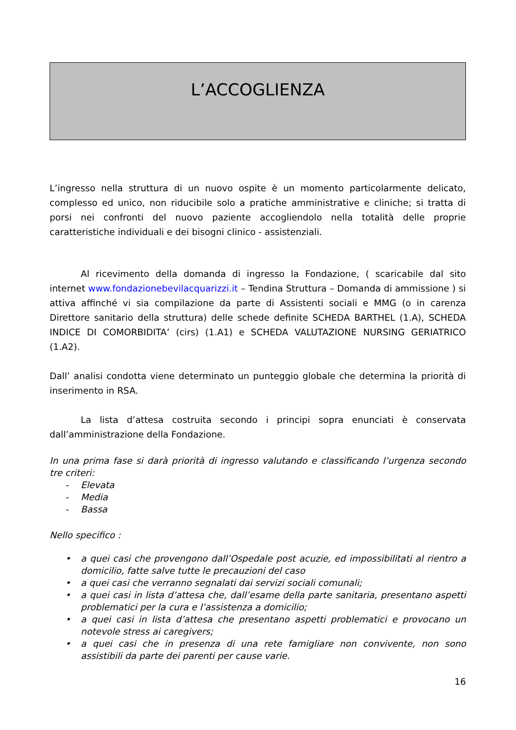L’ACCOGLIENZA
L’ingresso nella struttura di un nuovo ospite è un momento particolarmente delicato, complesso ed unico, non riducibile solo a pratiche amministrative e cliniche; si tratta di porsi nei confronti del nuovo paziente accogliendolo nella totalità delle proprie caratteristiche individuali e dei bisogni clinico - assistenziali.
Al ricevimento della domanda di ingresso la Fondazione, ( scaricabile dal sito internet www.fondazionebevilacquarizzi.it – Tendina Struttura – Domanda di ammissione ) si attiva affinché vi sia compilazione da parte di Assistenti sociali e MMG (o in carenza Direttore sanitario della struttura) delle schede definite SCHEDA BARTHEL (1.A), SCHEDA INDICE DI COMORBIDITA’ (cirs) (1.A1) e SCHEDA VALUTAZIONE NURSING GERIATRICO (1.A2).
Dall’ analisi condotta viene determinato un punteggio globale che determina la priorità di inserimento in RSA.
La lista d’attesa costruita secondo i principi sopra enunciati è conservata dall’amministrazione della Fondazione.
In una prima fase si darà priorità di ingresso valutando e classificando l’urgenza secondo tre criteri:
- Elevata
- Media
- Bassa
Nello specifico :
• a quei casi che provengono dall’Ospedale post acuzie, ed impossibilitati al rientro a domicilio, fatte salve tutte le precauzioni del caso
• a quei casi che verranno segnalati dai servizi sociali comunali;
• a quei casi in lista d’attesa che, dall’esame della parte sanitaria, presentano aspetti problematici per la cura e l’assistenza a domicilio;
• a quei casi in lista d’attesa che presentano aspetti problematici e provocano un notevole stress ai caregivers;
• a quei casi che in presenza di una rete famigliare non convivente, non sono assistibili da parte dei parenti per cause varie.
16